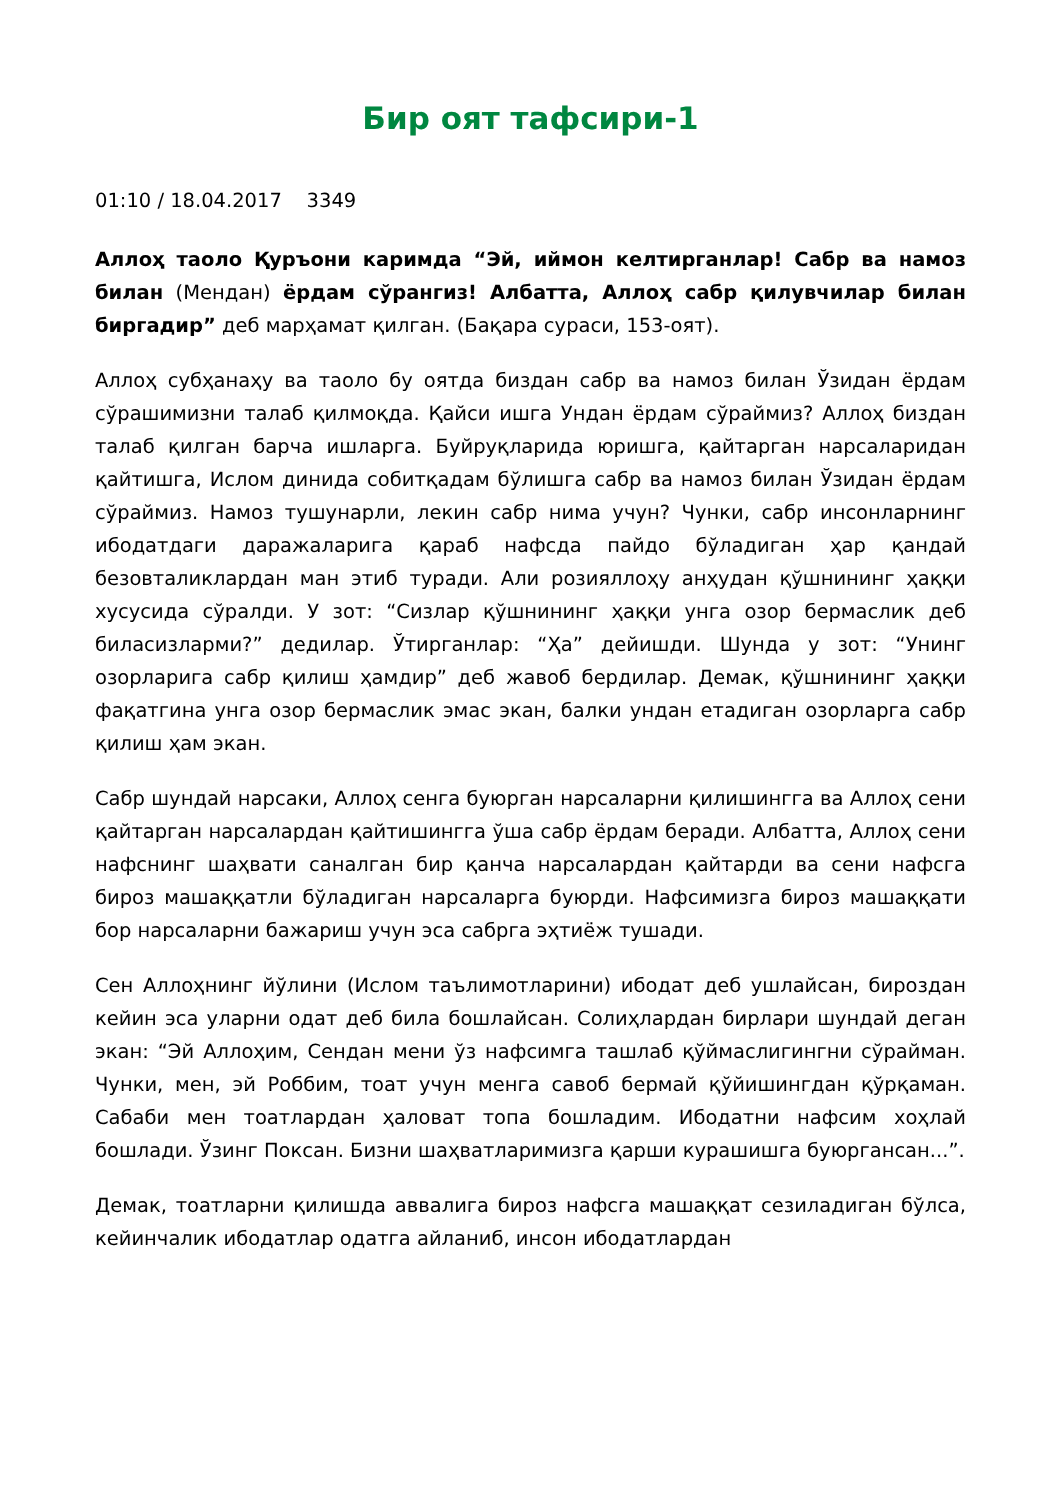Бир оят тафсири-1
01:10 / 18.04.2017 3349
Аллоҳ таоло Қуръони каримда “Эй, иймон келтирганлар! Сабр ва намоз билан (Мендан) ёрдам сўрангиз! Албатта, Аллоҳ сабр қилувчилар билан биргадир” деб марҳамат қилган. (Бақара сураси, 153-оят).
Аллоҳ субҳанаҳу ва таоло бу оятда биздан сабр ва намоз билан Ўзидан ёрдам сўрашимизни талаб қилмоқда. Қайси ишга Ундан ёрдам сўраймиз? Аллоҳ биздан талаб қилган барча ишларга. Буйруқларида юришга, қайтарган нарсаларидан қайтишга, Ислом динида собитқадам бўлишга сабр ва намоз билан Ўзидан ёрдам сўраймиз. Намоз тушунарли, лекин сабр нима учун? Чунки, сабр инсонларнинг ибодатдаги даражаларига қараб нафсда пайдо бўладиган ҳар қандай безовталиклардан ман этиб туради. Али розияллоҳу анҳудан қўшнининг ҳаққи хусусида сўралди. У зот: “Сизлар қўшнининг ҳаққи унга озор бермаслик деб биласизларми?” дедилар. Ўтирганлар: “Ҳа” дейишди. Шунда у зот: “Унинг озорларига сабр қилиш ҳамдир” деб жавоб бердилар. Демак, қўшнининг ҳаққи фақатгина унга озор бермаслик эмас экан, балки ундан етадиган озорларга сабр қилиш ҳам экан.
Сабр шундай нарсаки, Аллоҳ сенга буюрган нарсаларни қилишингга ва Аллоҳ сени қайтарган нарсалардан қайтишингга ўша сабр ёрдам беради. Албатта, Аллоҳ сени нафснинг шаҳвати саналган бир қанча нарсалардан қайтарди ва сени нафсга бироз машаққатли бўладиган нарсаларга буюрди. Нафсимизга бироз машаққати бор нарсаларни бажариш учун эса сабрга эҳтиёж тушади.
Сен Аллоҳнинг йўлини (Ислом таълимотларини) ибодат деб ушлайсан, бироздан кейин эса уларни одат деб била бошлайсан. Солиҳлардан бирлари шундай деган экан: “Эй Аллоҳим, Сендан мени ўз нафсимга ташлаб қўймаслигингни сўрайман. Чунки, мен, эй Роббим, тоат учун менга савоб бермай қўйишингдан қўрқаман. Сабаби мен тоатлардан ҳаловат топа бошладим. Ибодатни нафсим хоҳлай бошлади. Ўзинг Поксан. Бизни шаҳватларимизга қарши курашишга буюргансан...”.
Демак, тоатларни қилишда аввалига бироз нафсга машаққат сезиладиган бўлса, кейинчалик ибодатлар одатга айланиб, инсон ибодатлардан